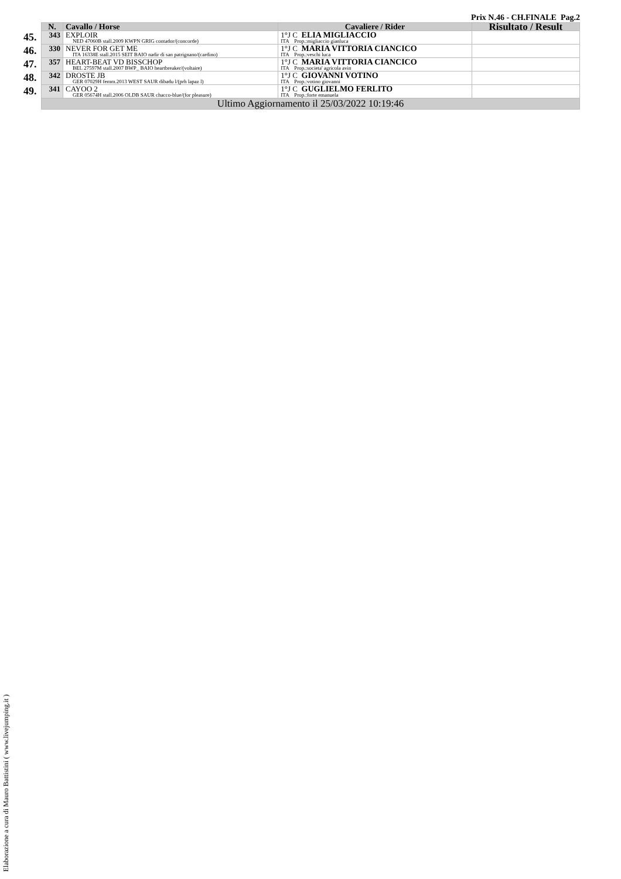Prix N.46 - CH.FINALE Pag.2
| | N. | Cavallo / Horse | Cavaliere / Rider | Risultato / Result |
| --- | --- | --- | --- | --- |
| 45. | 343 | EXPLOIR NED 47060B stall.2009 KWPN GRIG contador/(concorde) | 1°J C ELIA MIGLIACCIO ITA Prop.:migliaccio gianluca | |
| 46. | 330 | NEVER FOR GET ME ITA 16338E stall.2015 SEIT BAIO nadir di san patrignano/(cardino) | 1°J C MARIA VITTORIA CIANCICO ITA Prop.:veschi luca | |
| 47. | 357 | HEART-BEAT VD BISSCHOP BEL 27597M stall.2007 BWP_ BAIO heartbreaker/(voltaire) | 1°J C MARIA VITTORIA CIANCICO ITA Prop.:societa' agricola avin | |
| 48. | 342 | DROSTE JB GER 07029H femm.2013 WEST SAUR dibadu l/(prh lapaz l) | 1°J C GIOVANNI VOTINO ITA Prop.:votino giovanni | |
| 49. | 341 | CAYOO 2 GER 05674H stall.2006 OLDB SAUR chacco-blue/(for pleasure) | 1°J C GUGLIELMO FERLITO ITA Prop.:forte emanuela | |
| | Ultimo Aggiornamento il 25/03/2022 10:19:46 | | | |
Elaborazione a cura di Mauro Battistini ( www.livejumping.it )